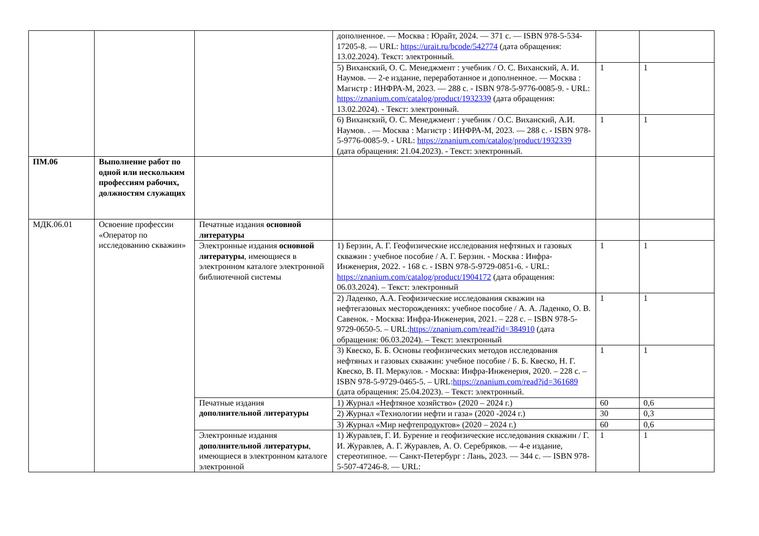| | | | дополненное. — Москва : Юрайт, 2024. — 371 с. — ISBN 978-5-534-17205-8. — URL: https://urait.ru/bcode/542774 (дата обращения: 13.02.2024). Текст: электронный. | | |
| | | | 5) Виханский, О. С. Менеджмент : учебник / О. С. Виханский, А. И. Наумов. — 2-е издание, переработанное и дополненное. — Москва : Магистр : ИНФРА-М, 2023. — 288 с. - ISBN 978-5-9776-0085-9. - URL: https://znanium.com/catalog/product/1932339 (дата обращения: 13.02.2024). - Текст: электронный. | 1 | 1 |
| | | | 6) Виханский, О. С. Менеджмент : учебник / О.С. Виханский, А.И. Наумов. . — Москва : Магистр : ИНФРА-М, 2023. — 288 с. - ISBN 978-5-9776-0085-9. - URL: https://znanium.com/catalog/product/1932339 (дата обращения: 21.04.2023). - Текст: электронный. | 1 | 1 |
| ПМ.06 | Выполнение работ по одной или нескольким профессиям рабочих, должностям служащих | | | | |
| МДК.06.01 | Освоение профессии «Оператор по исследованию скважин» | Печатные издания основной литературы | | | |
| | | Электронные издания основной литературы , имеющиеся в электронном каталоге электронной библиотечной системы | 1) Берзин, А. Г. Геофизические исследования нефтяных и газовых скважин : учебное пособие / А. Г. Берзин. - Москва : Инфра-Инженерия, 2022. - 168 с. - ISBN 978-5-9729-0851-6. - URL: https://znanium.com/catalog/product/1904172 (дата обращения: 06.03.2024). – Текст: электронный | 1 | 1 |
| | | | 2) Ладенко, А.А. Геофизические исследования скважин на нефтегазовых месторождениях: учебное пособие / А. А. Ладенко, О. В. Савенок. - Москва: Инфра-Инженерия, 2021. – 228 с. – ISBN 978-5-9729-0650-5. – URL: https://znanium.com/read?id=384910 (дата обращения: 06.03.2024). – Текст: электронный | 1 | 1 |
| | | | 3) Квеско, Б. Б. Основы геофизических методов исследования нефтяных и газовых скважин: учебное пособие / Б. Б. Квеско, Н. Г. Квеско, В. П. Меркулов. - Москва: Инфра-Инженерия, 2020. – 228 с. – ISBN 978-5-9729-0465-5. – URL: https://znanium.com/read?id=361689 (дата обращения: 25.04.2023). – Текст: электронный. | 1 | 1 |
| | | Печатные издания дополнительной литературы | 1) Журнал «Нефтяное хозяйство» (2020 – 2024 г.) | 60 | 0,6 |
| | | | 2) Журнал «Технологии нефти и газа» (2020 -2024 г.) | 30 | 0,3 |
| | | | 3) Журнал «Мир нефтепродуктов» (2020 – 2024 г.) | 60 | 0,6 |
| | | Электронные издания дополнительной литературы , имеющиеся в электронном каталоге электронной | 1) Журавлев, Г. И. Бурение и геофизические исследования скважин / Г. И. Журавлев, А. Г. Журавлев, А. О. Серебряков. — 4-е издание, стереотипное. — Санкт-Петербург : Лань, 2023. — 344 с. — ISBN 978-5-507-47246-8. — URL: | 1 | 1 |